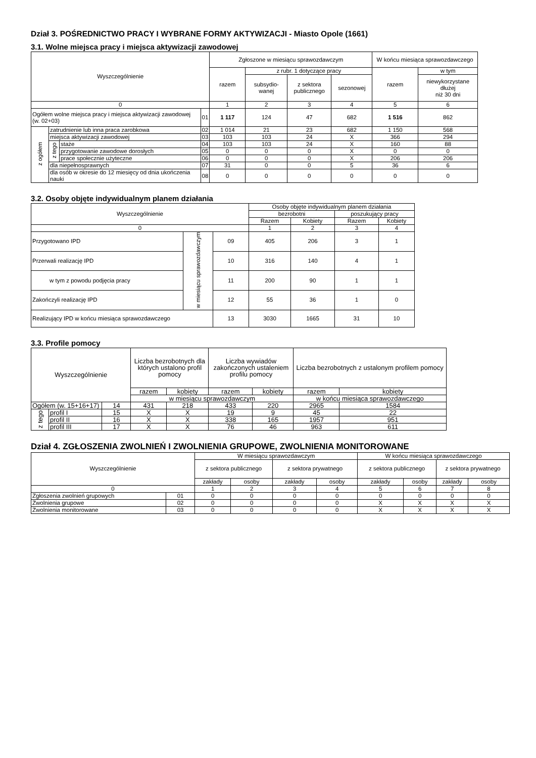Dział 3. POŚREDNICTWO PRACY I WYBRANE FORMY AKTYWIZACJI - Miasto Opole (1661)
3.1. Wolne miejsca pracy i miejsca aktywizacji zawodowej
| Wyszczególnienie | | | | Zgłoszone w miesiącu sprawozdawczym | | | | W końcu miesiąca sprawozdawczego | |
| --- | --- | --- | --- | --- | --- | --- | --- | --- | --- |
| | | | | razem | z rubr. 1 dotyczące pracy | | | razem | w tym |
| | | | | | subsydio- wanej | z sektora publicznego | sezonowej | | niewykorzystane dłużej niż 30 dni |
| 0 | | | | 1 | 2 | 3 | 4 | 5 | 6 |
| Ogółem wolne miejsca pracy i miejsca aktywizacji zawodowej (w. 02+03) | | | 01 | 1 117 | 124 | 47 | 682 | 1 516 | 862 |
| z ogółem | zatrudnienie lub inna praca zarobkowa | | 02 | 1 014 | 21 | 23 | 682 | 1 150 | 568 |
| | miejsca aktywizacji zawodowej | | 03 | 103 | 103 | 24 | X | 366 | 294 |
| | z tego | staże | 04 | 103 | 103 | 24 | X | 160 | 88 |
| | | przygotowanie zawodowe dorosłych | 05 | 0 | 0 | 0 | X | 0 | 0 |
| | | prace społecznie użyteczne | 06 | 0 | 0 | 0 | X | 206 | 206 |
| | dla niepełnosprawnych | | 07 | 31 | 0 | 0 | 5 | 36 | 6 |
| | dla osób w okresie do 12 miesięcy od dnia ukończenia nauki | | 08 | 0 | 0 | 0 | 0 | 0 | 0 |
3.2. Osoby objęte indywidualnym planem działania
| Wyszczególnienie | | | Osoby objęte indywidualnym planem działania | | | |
| --- | --- | --- | --- | --- | --- | --- |
| | | | bezrobotni | | poszukujący pracy | |
| | | | Razem | Kobiety | Razem | Kobiety |
| 0 | | | 1 | 2 | 3 | 4 |
| Przygotowano IPD | w miesiącu sprawozdawczym | 09 | 405 | 206 | 3 | 1 |
| Przerwali realizację IPD | | 10 | 316 | 140 | 4 | 1 |
| w tym z powodu podjęcia pracy | | 11 | 200 | 90 | 1 | 1 |
| Zakończyli realizację IPD | | 12 | 55 | 36 | 1 | 0 |
| Realizujący IPD w końcu miesiąca sprawozdawczego | | 13 | 3030 | 1665 | 31 | 10 |
3.3. Profile pomocy
| Wyszczególnienie | | | Liczba bezrobotnych dla których ustalono profil pomocy | | Liczba wywiadów zakończonych ustaleniem profilu pomocy | | Liczba bezrobotnych z ustalonym profilem pomocy | |
| --- | --- | --- | --- | --- | --- | --- | --- | --- |
| | | | razem | kobiety | razem | kobiety | razem | kobiety |
| | | | w miesiącu sprawozdawczym | | | | w końcu miesiąca sprawozdawczego | |
| Ogółem (w. 15+16+17) | | 14 | 431 | 218 | 433 | 220 | 2965 | 1584 |
| z tego | profil I | 15 | X | X | 19 | 9 | 45 | 22 |
| | profil II | 16 | X | X | 338 | 165 | 1957 | 951 |
| | profil III | 17 | X | X | 76 | 46 | 963 | 611 |
Dział 4. ZGŁOSZENIA ZWOLNIEŃ I ZWOLNIENIA GRUPOWE, ZWOLNIENIA MONITOROWANE
| Wyszczególnienie | | W miesiącu sprawozdawczym | | | | W końcu miesiąca sprawozdawczego | | | |
| --- | --- | --- | --- | --- | --- | --- | --- | --- | --- |
| | | z sektora publicznego | | z sektora prywatnego | | z sektora publicznego | | z sektora prywatnego | |
| | | zakłady | osoby | zakłady | osoby | zakłady | osoby | zakłady | osoby |
| 0 | | 1 | 2 | 3 | 4 | 5 | 6 | 7 | 8 |
| Zgłoszenia zwolnień grupowych | 01 | 0 | 0 | 0 | 0 | 0 | 0 | 0 | 0 |
| Zwolnienia grupowe | 02 | 0 | 0 | 0 | 0 | X | X | X | X |
| Zwolnienia monitorowane | 03 | 0 | 0 | 0 | 0 | X | X | X | X |